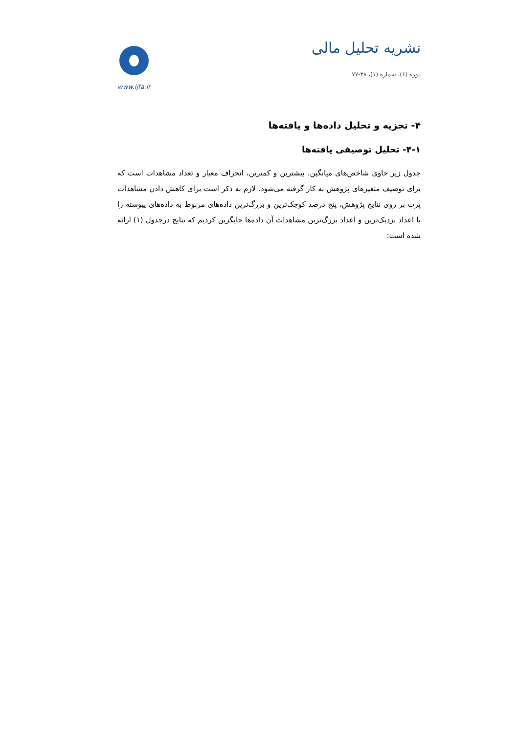نشریه تحلیل مالی
دوره (۶)، شماره (۱)، ۳۸-۷۷
www.ijfa.ir
۴- تجزیه و تحلیل داده‌ها و یافته‌ها
۴-۱- تحلیل توصیفی یافته‌ها
جدول زیر حاوی شاخص‌های میانگین، بیشترین و کمترین، انحراف معیار و تعداد مشاهدات است که برای توصیف متغیرهای پژوهش به کار گرفته می‌شود. لازم به ذکر است برای کاهش دادن مشاهدات پرت بر روی نتایج پژوهش، پنج درصد کوچک‌ترین و بزرگ‌ترین داده‌های مربوط به داده‌های پیوسته را با اعداد نزدیک‌ترین و اعداد بزرگ‌ترین مشاهدات آن داده‌ها جایگزین کردیم که نتایج درجدول (۱) ارائه شده است: